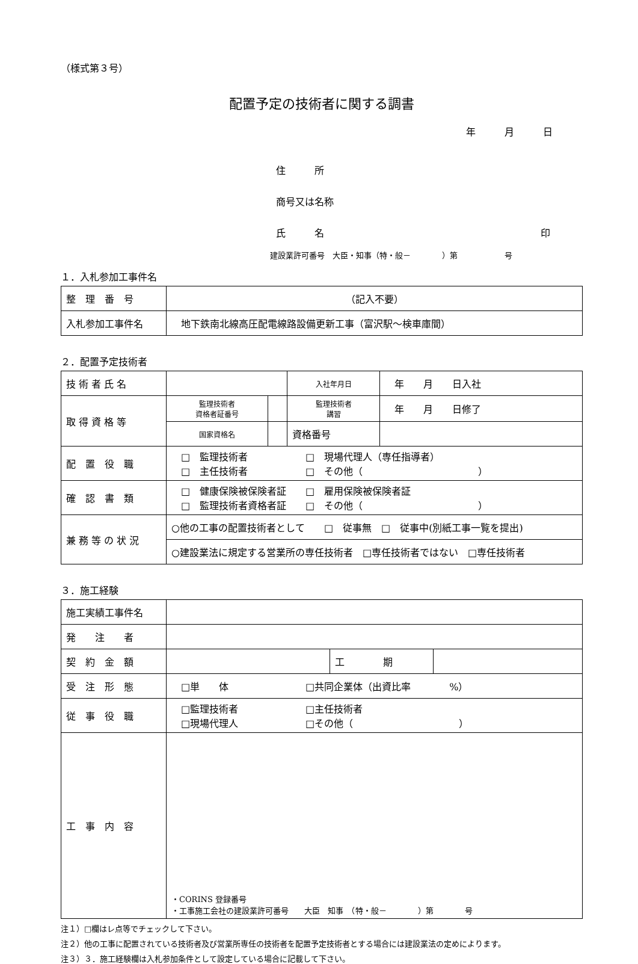（様式第３号）
配置予定の技術者に関する調書
年　　　月　　　日
住　　　所
商号又は名称
氏　　　名 印
建設業許可番号　大臣・知事（特・般－　　　　）第　　　　　　号
１．入札参加工事件名
| 整 理 番 号 | （記入不要） |
| 入札参加工事件名 | 地下鉄南北線高圧配電線路設備更新工事（富沢駅～検車庫間） |
２．配置予定技術者
| 技 術 者 氏 名 | | | 入社年月日 | 年 月 日入社 |
| 取 得 資 格 等 | 監理技術者 資格者証番号 | | 監理技術者 講習 | 年 月 日修了 |
| | 国家資格名 | | 資格番号 | |
| 配 置 役 職 | □ 監理技術者 □ 現場代理人（専任指導者） □ 主任技術者 □ その他（ ） | | | |
| 確 認 書 類 | □ 健康保険被保険者証 □ 雇用保険被保険者証 □ 監理技術者資格者証 □ その他（ ） | | | |
| 兼 務 等 の 状 況 | ○他の工事の配置技術者として □ 従事無 □ 従事中(別紙工事一覧を提出) | | | |
| | ○建設業法に規定する営業所の専任技術者 □専任技術者ではない □専任技術者 | | | |
３．施工経験
| 施工実績工事件名 | | | |
| 発 注 者 | | | |
| 契 約 金 額 | | 工 期 | |
| 受 注 形 態 | □単 体 □共同企業体（出資比率 %） | | |
| 従 事 役 職 | □監理技術者 □主任技術者 □現場代理人 □その他（ ） | | |
| 工 事 内 容 | ・CORINS 登録番号 ・工事施工会社の建設業許可番号 大臣 知事 （特・般－ ）第 号 | | |
注１）□欄はレ点等でチェックして下さい。
注２）他の工事に配置されている技術者及び営業所専任の技術者を配置予定技術者とする場合には建設業法の定めによります。
注３）３．施工経験欄は入札参加条件として設定している場合に記載して下さい。